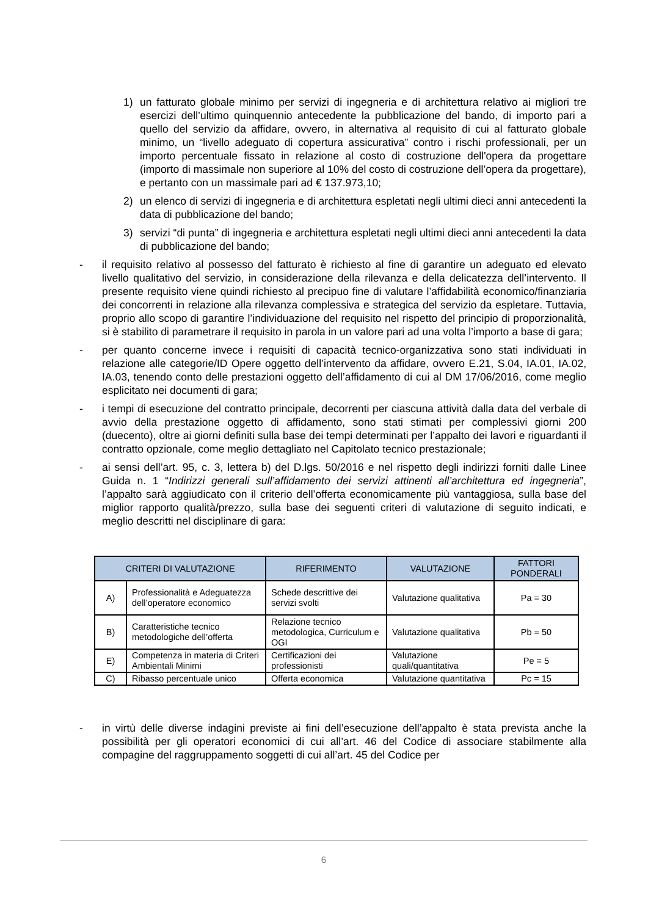1) un fatturato globale minimo per servizi di ingegneria e di architettura relativo ai migliori tre esercizi dell’ultimo quinquennio antecedente la pubblicazione del bando, di importo pari a quello del servizio da affidare, ovvero, in alternativa al requisito di cui al fatturato globale minimo, un “livello adeguato di copertura assicurativa” contro i rischi professionali, per un importo percentuale fissato in relazione al costo di costruzione dell'opera da progettare (importo di massimale non superiore al 10% del costo di costruzione dell’opera da progettare), e pertanto con un massimale pari ad € 137.973,10;
2) un elenco di servizi di ingegneria e di architettura espletati negli ultimi dieci anni antecedenti la data di pubblicazione del bando;
3) servizi “di punta” di ingegneria e architettura espletati negli ultimi dieci anni antecedenti la data di pubblicazione del bando;
- il requisito relativo al possesso del fatturato è richiesto al fine di garantire un adeguato ed elevato livello qualitativo del servizio, in considerazione della rilevanza e della delicatezza dell’intervento. Il presente requisito viene quindi richiesto al precipuo fine di valutare l’affidabilità economico/finanziaria dei concorrenti in relazione alla rilevanza complessiva e strategica del servizio da espletare. Tuttavia, proprio allo scopo di garantire l’individuazione del requisito nel rispetto del principio di proporzionalità, si è stabilito di parametrare il requisito in parola in un valore pari ad una volta l’importo a base di gara;
- per quanto concerne invece i requisiti di capacità tecnico-organizzativa sono stati individuati in relazione alle categorie/ID Opere oggetto dell’intervento da affidare, ovvero E.21, S.04, IA.01, IA.02, IA.03, tenendo conto delle prestazioni oggetto dell’affidamento di cui al DM 17/06/2016, come meglio esplicitato nei documenti di gara;
- i tempi di esecuzione del contratto principale, decorrenti per ciascuna attività dalla data del verbale di avvio della prestazione oggetto di affidamento, sono stati stimati per complessivi giorni 200 (duecento), oltre ai giorni definiti sulla base dei tempi determinati per l’appalto dei lavori e riguardanti il contratto opzionale, come meglio dettagliato nel Capitolato tecnico prestazionale;
- ai sensi dell’art. 95, c. 3, lettera b) del D.lgs. 50/2016 e nel rispetto degli indirizzi forniti dalle Linee Guida n. 1 “Indirizzi generali sull’affidamento dei servizi attinenti all’architettura ed ingegneria”, l’appalto sarà aggiudicato con il criterio dell’offerta economicamente più vantaggiosa, sulla base del miglior rapporto qualità/prezzo, sulla base dei seguenti criteri di valutazione di seguito indicati, e meglio descritti nel disciplinare di gara:
| CRITERI DI VALUTAZIONE | | RIFERIMENTO | VALUTAZIONE | FATTORI PONDERALI |
| --- | --- | --- | --- | --- |
| A) | Professionalità e Adeguatezza dell’operatore economico | Schede descrittive dei servizi svolti | Valutazione qualitativa | Pa = 30 |
| B) | Caratteristiche tecnico metodologiche dell’offerta | Relazione tecnico metodologica, Curriculum e OGI | Valutazione qualitativa | Pb = 50 |
| E) | Competenza in materia di Criteri Ambientali Minimi | Certificazioni dei professionisti | Valutazione quali/quantitativa | Pe = 5 |
| C) | Ribasso percentuale unico | Offerta economica | Valutazione quantitativa | Pc = 15 |
- in virtù delle diverse indagini previste ai fini dell’esecuzione dell’appalto è stata prevista anche la possibilità per gli operatori economici di cui all’art. 46 del Codice di associare stabilmente alla compagine del raggruppamento soggetti di cui all’art. 45 del Codice per
6